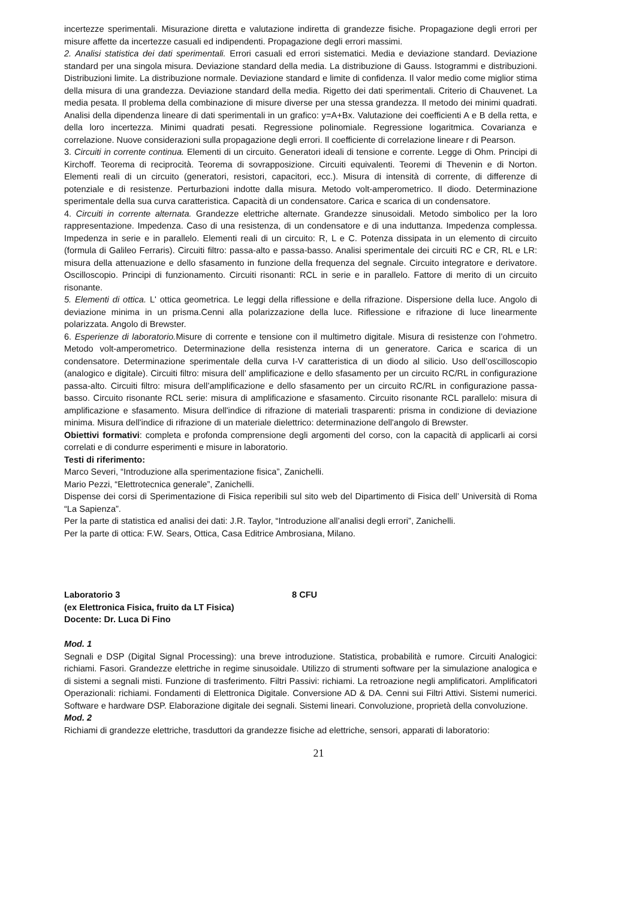incertezze sperimentali. Misurazione diretta e valutazione indiretta di grandezze fisiche. Propagazione degli errori per misure affette da incertezze casuali ed indipendenti. Propagazione degli errori massimi.
2. Analisi statistica dei dati sperimentali. Errori casuali ed errori sistematici. Media e deviazione standard. Deviazione standard per una singola misura. Deviazione standard della media. La distribuzione di Gauss. Istogrammi e distribuzioni. Distribuzioni limite. La distribuzione normale. Deviazione standard e limite di confidenza. Il valor medio come miglior stima della misura di una grandezza. Deviazione standard della media. Rigetto dei dati sperimentali. Criterio di Chauvenet. La media pesata. Il problema della combinazione di misure diverse per una stessa grandezza. Il metodo dei minimi quadrati. Analisi della dipendenza lineare di dati sperimentali in un grafico: y=A+Bx. Valutazione dei coefficienti A e B della retta, e della loro incertezza. Minimi quadrati pesati. Regressione polinomiale. Regressione logaritmica. Covarianza e correlazione. Nuove considerazioni sulla propagazione degli errori. Il coefficiente di correlazione lineare r di Pearson.
3. Circuiti in corrente continua. Elementi di un circuito. Generatori ideali di tensione e corrente. Legge di Ohm. Principi di Kirchoff. Teorema di reciprocità. Teorema di sovrapposizione. Circuiti equivalenti. Teoremi di Thevenin e di Norton. Elementi reali di un circuito (generatori, resistori, capacitori, ecc.). Misura di intensità di corrente, di differenze di potenziale e di resistenze. Perturbazioni indotte dalla misura. Metodo volt-amperometrico. Il diodo. Determinazione sperimentale della sua curva caratteristica. Capacità di un condensatore. Carica e scarica di un condensatore.
4. Circuiti in corrente alternata. Grandezze elettriche alternate. Grandezze sinusoidali. Metodo simbolico per la loro rappresentazione. Impedenza. Caso di una resistenza, di un condensatore e di una induttanza. Impedenza complessa. Impedenza in serie e in parallelo. Elementi reali di un circuito: R, L e C. Potenza dissipata in un elemento di circuito (formula di Galileo Ferraris). Circuiti filtro: passa-alto e passa-basso. Analisi sperimentale dei circuiti RC e CR, RL e LR: misura della attenuazione e dello sfasamento in funzione della frequenza del segnale. Circuito integratore e derivatore. Oscilloscopio. Principi di funzionamento. Circuiti risonanti: RCL in serie e in parallelo. Fattore di merito di un circuito risonante.
5. Elementi di ottica. L' ottica geometrica. Le leggi della riflessione e della rifrazione. Dispersione della luce. Angolo di deviazione minima in un prisma.Cenni alla polarizzazione della luce. Riflessione e rifrazione di luce linearmente polarizzata. Angolo di Brewster.
6. Esperienze di laboratorio. Misure di corrente e tensione con il multimetro digitale. Misura di resistenze con l’ohmetro. Metodo volt-amperometrico. Determinazione della resistenza interna di un generatore. Carica e scarica di un condensatore. Determinazione sperimentale della curva I-V caratteristica di un diodo al silicio. Uso dell’oscilloscopio (analogico e digitale). Circuiti filtro: misura dell’ amplificazione e dello sfasamento per un circuito RC/RL in configurazione passa-alto. Circuiti filtro: misura dell’amplificazione e dello sfasamento per un circuito RC/RL in configurazione passa-basso. Circuito risonante RCL serie: misura di amplificazione e sfasamento. Circuito risonante RCL parallelo: misura di amplificazione e sfasamento. Misura dell'indice di rifrazione di materiali trasparenti: prisma in condizione di deviazione minima. Misura dell'indice di rifrazione di un materiale dielettrico: determinazione dell'angolo di Brewster.
Obiettivi formativi: completa e profonda comprensione degli argomenti del corso, con la capacità di applicarli ai corsi correlati e di condurre esperimenti e misure in laboratorio.
Testi di riferimento:
Marco Severi, “Introduzione alla sperimentazione fisica”, Zanichelli.
Mario Pezzi, “Elettrotecnica generale”, Zanichelli.
Dispense dei corsi di Sperimentazione di Fisica reperibili sul sito web del Dipartimento di Fisica dell’ Università di Roma “La Sapienza”.
Per la parte di statistica ed analisi dei dati: J.R. Taylor, “Introduzione all’analisi degli errori”, Zanichelli.
Per la parte di ottica: F.W. Sears, Ottica, Casa Editrice Ambrosiana, Milano.
Laboratorio 3 8 CFU
(ex Elettronica Fisica, fruito da LT Fisica)
Docente: Dr. Luca Di Fino
Mod. 1
Segnali e DSP (Digital Signal Processing): una breve introduzione. Statistica, probabilità e rumore. Circuiti Analogici: richiami. Fasori. Grandezze elettriche in regime sinusoidale. Utilizzo di strumenti software per la simulazione analogica e di sistemi a segnali misti. Funzione di trasferimento. Filtri Passivi: richiami. La retroazione negli amplificatori. Amplificatori Operazionali: richiami. Fondamenti di Elettronica Digitale. Conversione AD & DA. Cenni sui Filtri Attivi. Sistemi numerici. Software e hardware DSP. Elaborazione digitale dei segnali. Sistemi lineari. Convoluzione, proprietà della convoluzione.
Mod. 2
Richiami di grandezze elettriche, trasduttori da grandezze fisiche ad elettriche, sensori, apparati di laboratorio:
21